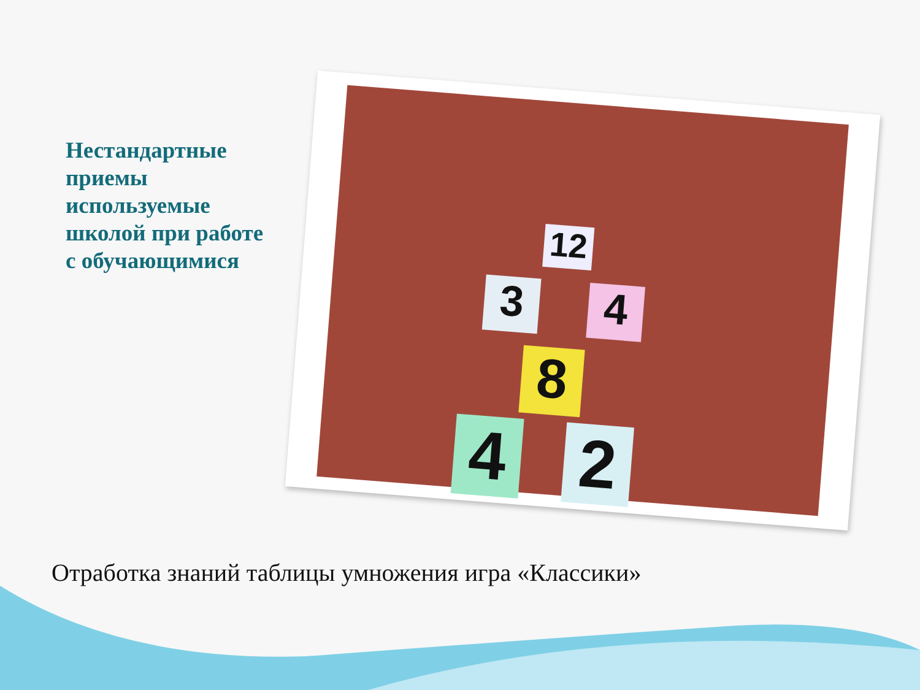Нестандартные приемы используемые школой при работе с обучающимися
4 2
8
3 4
12
Отработка знаний таблицы умножения игра «Классики»